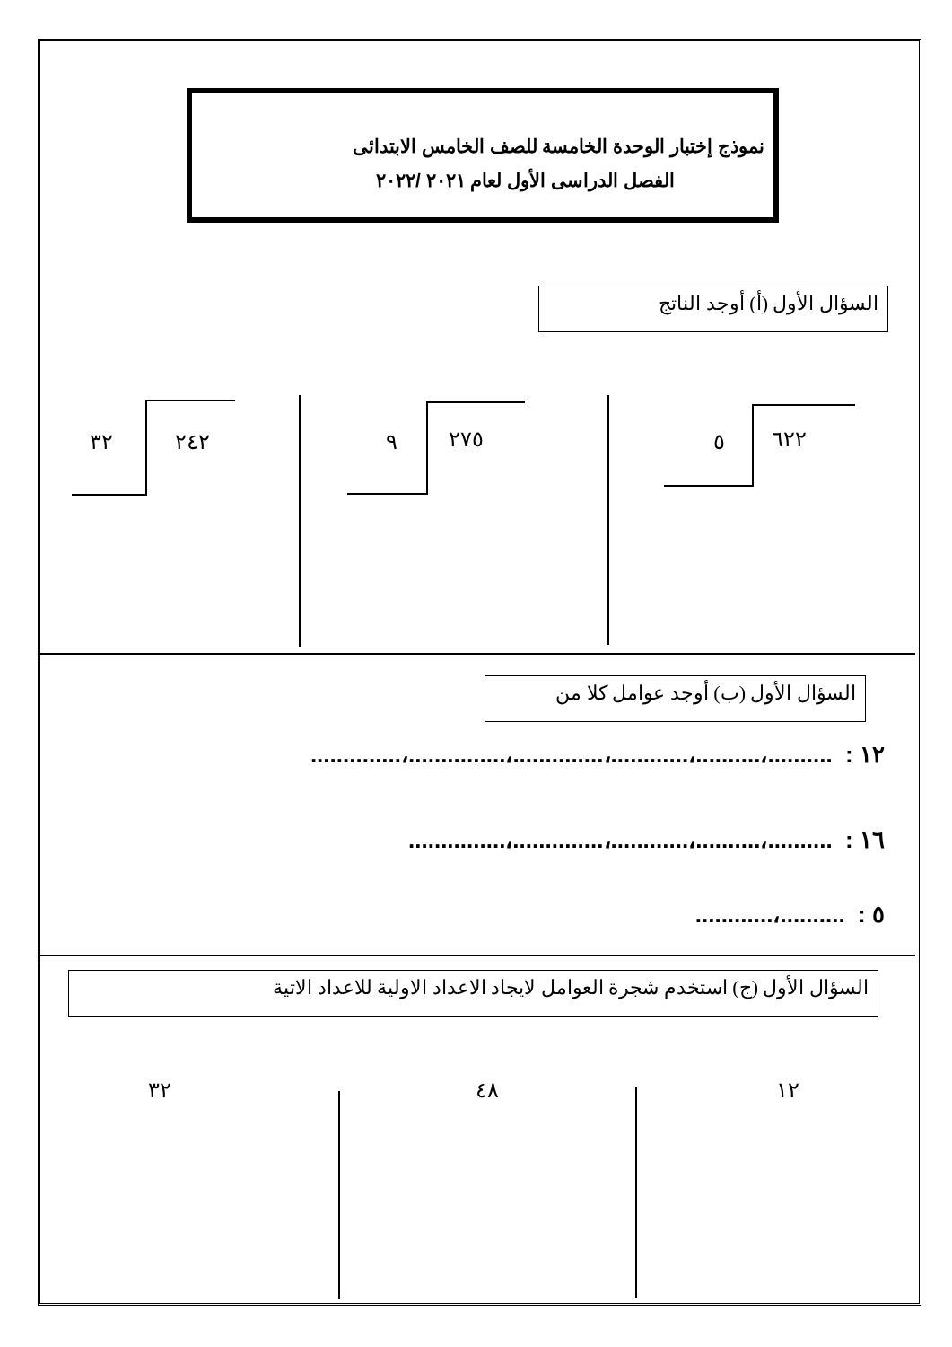نموذج إختبار الوحدة الخامسة للصف الخامس الابتدائى
الفصل الدراسى الأول لعام ٢٠٢١ /٢٠٢٢
السؤال الأول (أ) أوجد الناتج
٦٢٢
٥
٢٧٥
٩
٢٤٢
٣٢
السؤال الأول (ب) أوجد عوامل كلا من
١٢ : ..........،..........،............،..............،...............،..............
١٦ : ..........،..........،............،..............،...............
٥ : ..........،............
السؤال الأول (ج) استخدم شجرة العوامل لايجاد الاعداد الاولية للاعداد الاتية
١٢
٤٨
٣٢